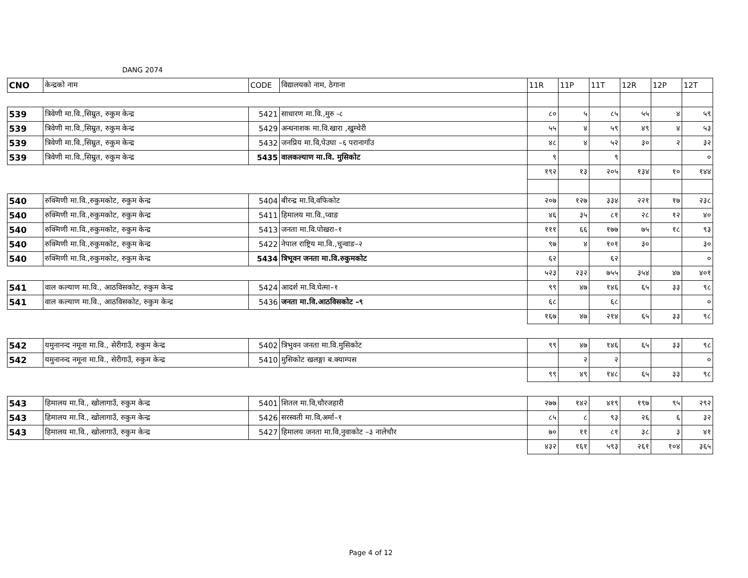DANG 2074
| CNO | केन्द्रको नाम | CODE | विद्यालयको नाम, ठेगाना | 11R | 11P | 11T | 12R | 12P | 12T |
| 539 | त्रिवेणी मा.वि.,सिम्रुत, रुकुम केन्द्र | 5421 | साधारण मा.वि.,मुरु -८ | ८० | ५ | ८५ | ५५ | ४ | ५९ |
| 539 | त्रिवेणी मा.वि.,सिम्रुत, रुकुम केन्द्र | 5429 | अन्धनाशक मा.वि.खारा ,खुम्चेरी | ५५ | ४ | ५९ | ४९ | ४ | ५३ |
| 539 | त्रिवेणी मा.वि.,सिम्रुत, रुकुम केन्द्र | 5432 | जनप्रिय मा.वि,पेउघा –६ परानागाँउ | ४८ | ४ | ५२ | ३० | २ | ३२ |
| 539 | त्रिवेणी मा.वि.,सिम्रुत, रुकुम केन्द्र | 5435 | वालकल्याण मा.वि. मुसिकोट | ९ | | ९ | | | ० |
| | | | | १९२ | १३ | २०५ | १३४ | १० | १४४ |
| 540 | रुक्मिणी मा.वि.,रुकुमकोट, रुकुम केन्द्र | 5404 | बीरन्द्र मा.वि,वफिकोट | २०७ | १२७ | ३३४ | २२१ | १७ | २३८ |
| 540 | रुक्मिणी मा.वि.,रुकुमकोट, रुकुम केन्द्र | 5411 | हिमालय मा.वि.,प्वाङ | ४६ | ३५ | ८१ | २८ | १२ | ४० |
| 540 | रुक्मिणी मा.वि.,रुकुमकोट, रुकुम केन्द्र | 5413 | जनता मा.वि.पोखरा–१ | १११ | ६६ | १७७ | ७५ | १८ | ९३ |
| 540 | रुक्मिणी मा.वि.,रुकुमकोट, रुकुम केन्द्र | 5422 | नेपाल राष्ट्रिय मा.वि.,चुन्वाङ–२ | ९७ | ४ | १०१ | ३० | | ३० |
| 540 | रुक्मिणी मा.वि.,रुकुमकोट, रुकुम केन्द्र | 5434 | त्रिभूवन जनता मा.वि.रुकुमकोट | ६२ | | ६२ | | | ० |
| | | | | ५२३ | २३२ | ७५५ | ३५४ | ४७ | ४०१ |
| 541 | वाल कल्याण मा.वि., आठविसकोट, रुकुम केन्द्र | 5424 | आदर्श मा.वि.घेत्मा–१ | ९९ | ४७ | १४६ | ६५ | ३३ | ९८ |
| 541 | वाल कल्याण मा.वि., आठविसकोट, रुकुम केन्द्र | 5436 | जनता मा.वि.आठविसकोट –९ | ६८ | | ६८ | | | ० |
| | | | | १६७ | ४७ | २१४ | ६५ | ३३ | ९८ |
| 542 | यमुनानन्द नमूना मा.वि., सेरीगाउँ, रुकुम केन्द्र | 5402 | त्रिभुवन जनता मा.वि.मुसिकोट | ९९ | ४७ | १४६ | ६५ | ३३ | ९८ |
| 542 | यमुनानन्द नमूना मा.वि., सेरीगाउँ, रुकुम केन्द्र | 5410 | मुसिकोट खलङ्गा ब.क्याम्पस | | २ | २ | | | ० |
| | | | | ९९ | ४९ | १४८ | ६५ | ३३ | ९८ |
| 543 | हिमालय मा.वि., खोलागाउँ, रुकुम केन्द्र | 5401 | शितल मा.वि,चौरजहारी | २७७ | १४२ | ४१९ | १९७ | ९५ | २९२ |
| 543 | हिमालय मा.वि., खोलागाउँ, रुकुम केन्द्र | 5426 | सरस्वती मा.वि,अर्मा–१ | ८५ | ८ | ९३ | २६ | ६ | ३२ |
| 543 | हिमालय मा.वि., खोलागाउँ, रुकुम केन्द्र | 5427 | हिमालय जनता मा.वि,नुवाकोट –३ नालेचौर | ७० | ११ | ८१ | ३८ | ३ | ४१ |
| | | | | ४३२ | १६१ | ५९३ | २६१ | १०४ | ३६५ |
Page 4 of 12